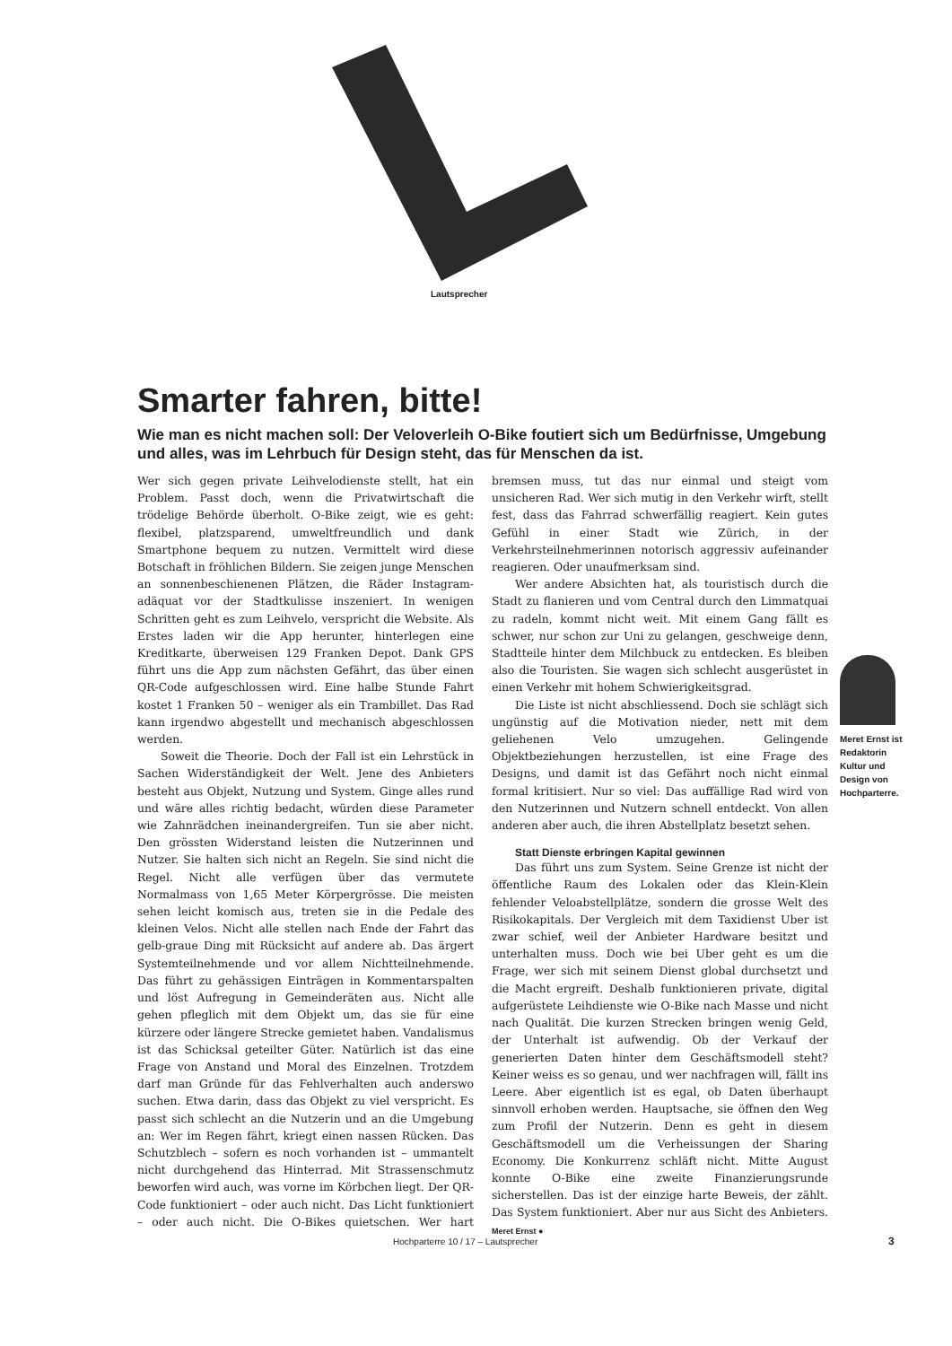Lautsprecher
Smarter fahren, bitte!
Wie man es nicht machen soll: Der Veloverleih O-Bike foutiert sich um Bedürfnisse, Umgebung und alles, was im Lehrbuch für Design steht, das für Menschen da ist.
Wer sich gegen private Leihvelodienste stellt, hat ein Problem. Passt doch, wenn die Privatwirtschaft die trödelige Behörde überholt. O-Bike zeigt, wie es geht: flexibel, platzsparend, umweltfreundlich und dank Smartphone bequem zu nutzen. Vermittelt wird diese Botschaft in fröhlichen Bildern. Sie zeigen junge Menschen an sonnenbeschienenen Plätzen, die Räder Instagram-adäquat vor der Stadtkulisse inszeniert. In wenigen Schritten geht es zum Leihvelo, verspricht die Website. Als Erstes laden wir die App herunter, hinterlegen eine Kreditkarte, überweisen 129 Franken Depot. Dank GPS führt uns die App zum nächsten Gefährt, das über einen QR-Code aufgeschlossen wird. Eine halbe Stunde Fahrt kostet 1 Franken 50 – weniger als ein Trambillet. Das Rad kann irgendwo abgestellt und mechanisch abgeschlossen werden.
Soweit die Theorie. Doch der Fall ist ein Lehrstück in Sachen Widerständigkeit der Welt. Jene des Anbieters besteht aus Objekt, Nutzung und System. Ginge alles rund und wäre alles richtig bedacht, würden diese Parameter wie Zahnrädchen ineinandergreifen. Tun sie aber nicht. Den grössten Widerstand leisten die Nutzerinnen und Nutzer. Sie halten sich nicht an Regeln. Sie sind nicht die Regel. Nicht alle verfügen über das vermutete Normalmass von 1,65 Meter Körpergrösse. Die meisten sehen leicht komisch aus, treten sie in die Pedale des kleinen Velos. Nicht alle stellen nach Ende der Fahrt das gelb-graue Ding mit Rücksicht auf andere ab. Das ärgert Systemteilnehmende und vor allem Nichtteilnehmende. Das führt zu gehässigen Einträgen in Kommentarspalten und löst Aufregung in Gemeinderäten aus. Nicht alle gehen pfleglich mit dem Objekt um, das sie für eine kürzere oder längere Strecke gemietet haben. Vandalismus ist das Schicksal geteilter Güter. Natürlich ist das eine Frage von Anstand und Moral des Einzelnen. Trotzdem darf man Gründe für das Fehlverhalten auch anderswo suchen. Etwa darin, dass das Objekt zu viel verspricht. Es passt sich schlecht an die Nutzerin und an die Umgebung an: Wer im Regen fährt, kriegt einen nassen Rücken. Das Schutzblech – sofern es noch vorhanden ist – ummantelt nicht durchgehend das Hinterrad. Mit Strassenschmutz beworfen wird auch, was vorne im Körbchen liegt. Der QR-Code funktioniert – oder auch nicht. Das Licht funktioniert – oder auch nicht. Die O-Bikes quietschen. Wer hart bremsen muss, tut das nur einmal und steigt vom unsicheren Rad. Wer sich mutig in den Verkehr wirft, stellt fest, dass das Fahrrad schwerfällig reagiert. Kein gutes Gefühl in einer Stadt wie Zürich, in der Verkehrsteilnehmerinnen notorisch aggressiv aufeinander reagieren. Oder unaufmerksam sind.
Wer andere Absichten hat, als touristisch durch die Stadt zu flanieren und vom Central durch den Limmatquai zu radeln, kommt nicht weit. Mit einem Gang fällt es schwer, nur schon zur Uni zu gelangen, geschweige denn, Stadtteile hinter dem Milchbuck zu entdecken. Es bleiben also die Touristen. Sie wagen sich schlecht ausgerüstet in einen Verkehr mit hohem Schwierigkeitsgrad.
Die Liste ist nicht abschliessend. Doch sie schlägt sich ungünstig auf die Motivation nieder, nett mit dem geliehenen Velo umzugehen. Gelingende Objektbeziehungen herzustellen, ist eine Frage des Designs, und damit ist das Gefährt noch nicht einmal formal kritisiert. Nur so viel: Das auffällige Rad wird von den Nutzerinnen und Nutzern schnell entdeckt. Von allen anderen aber auch, die ihren Abstellplatz besetzt sehen.
Statt Dienste erbringen Kapital gewinnen
Das führt uns zum System. Seine Grenze ist nicht der öffentliche Raum des Lokalen oder das Klein-Klein fehlender Veloabstellplätze, sondern die grosse Welt des Risikokapitals. Der Vergleich mit dem Taxidienst Uber ist zwar schief, weil der Anbieter Hardware besitzt und unterhalten muss. Doch wie bei Uber geht es um die Frage, wer sich mit seinem Dienst global durchsetzt und die Macht ergreift. Deshalb funktionieren private, digital aufgerüstete Leihdienste wie O-Bike nach Masse und nicht nach Qualität. Die kurzen Strecken bringen wenig Geld, der Unterhalt ist aufwendig. Ob der Verkauf der generierten Daten hinter dem Geschäftsmodell steht? Keiner weiss es so genau, und wer nachfragen will, fällt ins Leere. Aber eigentlich ist es egal, ob Daten überhaupt sinnvoll erhoben werden. Hauptsache, sie öffnen den Weg zum Profil der Nutzerin. Denn es geht in diesem Geschäftsmodell um die Verheissungen der Sharing Economy. Die Konkurrenz schläft nicht. Mitte August konnte O-Bike eine zweite Finanzierungsrunde sicherstellen. Das ist der einzige harte Beweis, der zählt. Das System funktioniert. Aber nur aus Sicht des Anbieters. Meret Ernst ●
Meret Ernst ist Redaktorin Kultur und Design von Hochparterre.
Hochparterre 10 / 17 – Lautsprecher
3